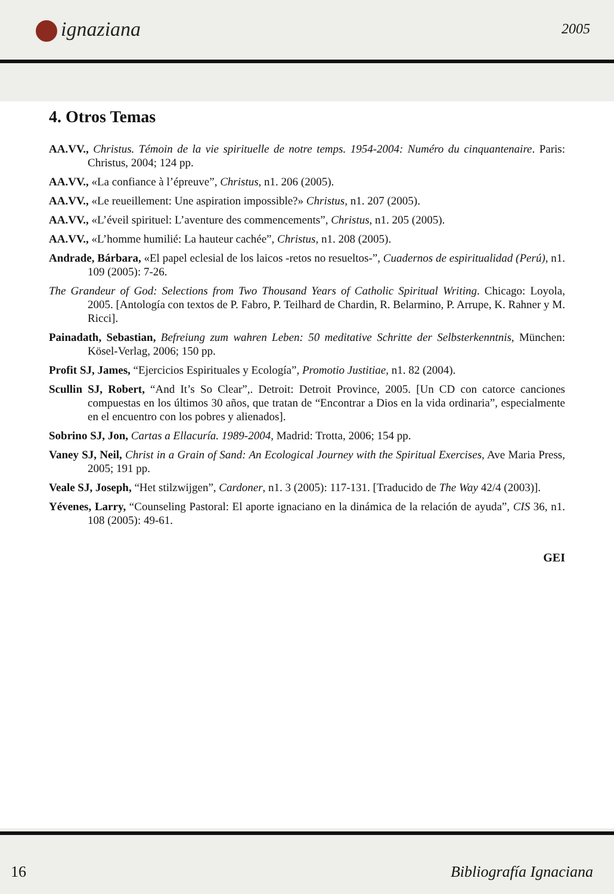ignaziana 2005
4. Otros Temas
AA.VV., Christus. Témoin de la vie spirituelle de notre temps. 1954-2004: Numéro du cinquantenaire. Paris: Christus, 2004; 124 pp.
AA.VV., «La confiance à l’épreuve”, Christus, n1. 206 (2005).
AA.VV., «Le reueillement: Une aspiration impossible?» Christus, n1. 207 (2005).
AA.VV., «L’éveil spirituel: L’aventure des commencements”, Christus, n1. 205 (2005).
AA.VV., «L’homme humilié: La hauteur cachée”, Christus, n1. 208 (2005).
Andrade, Bárbara, «El papel eclesial de los laicos -retos no resueltos-”, Cuadernos de espiritualidad (Perú), n1. 109 (2005): 7-26.
The Grandeur of God: Selections from Two Thousand Years of Catholic Spiritual Writing. Chicago: Loyola, 2005. [Antología con textos de P. Fabro, P. Teilhard de Chardin, R. Belarmino, P. Arrupe, K. Rahner y M. Ricci].
Painadath, Sebastian, Befreiung zum wahren Leben: 50 meditative Schritte der Selbsterkenntnis, München: Kösel-Verlag, 2006; 150 pp.
Profit SJ, James, “Ejercicios Espirituales y Ecología”, Promotio Justitiae, n1. 82 (2004).
Scullin SJ, Robert, “And It’s So Clear”,. Detroit: Detroit Province, 2005. [Un CD con catorce canciones compuestas en los últimos 30 años, que tratan de “Encontrar a Dios en la vida ordinaria”, especialmente en el encuentro con los pobres y alienados].
Sobrino SJ, Jon, Cartas a Ellacuría. 1989-2004, Madrid: Trotta, 2006; 154 pp.
Vaney SJ, Neil, Christ in a Grain of Sand: An Ecological Journey with the Spiritual Exercises, Ave Maria Press, 2005; 191 pp.
Veale SJ, Joseph, “Het stilzwijgen”, Cardoner, n1. 3 (2005): 117-131. [Traducido de The Way 42/4 (2003)].
Yévenes, Larry, “Counseling Pastoral: El aporte ignaciano en la dinámica de la relación de ayuda”, CIS 36, n1. 108 (2005): 49-61.
GEI
16 Bibliografía Ignaciana